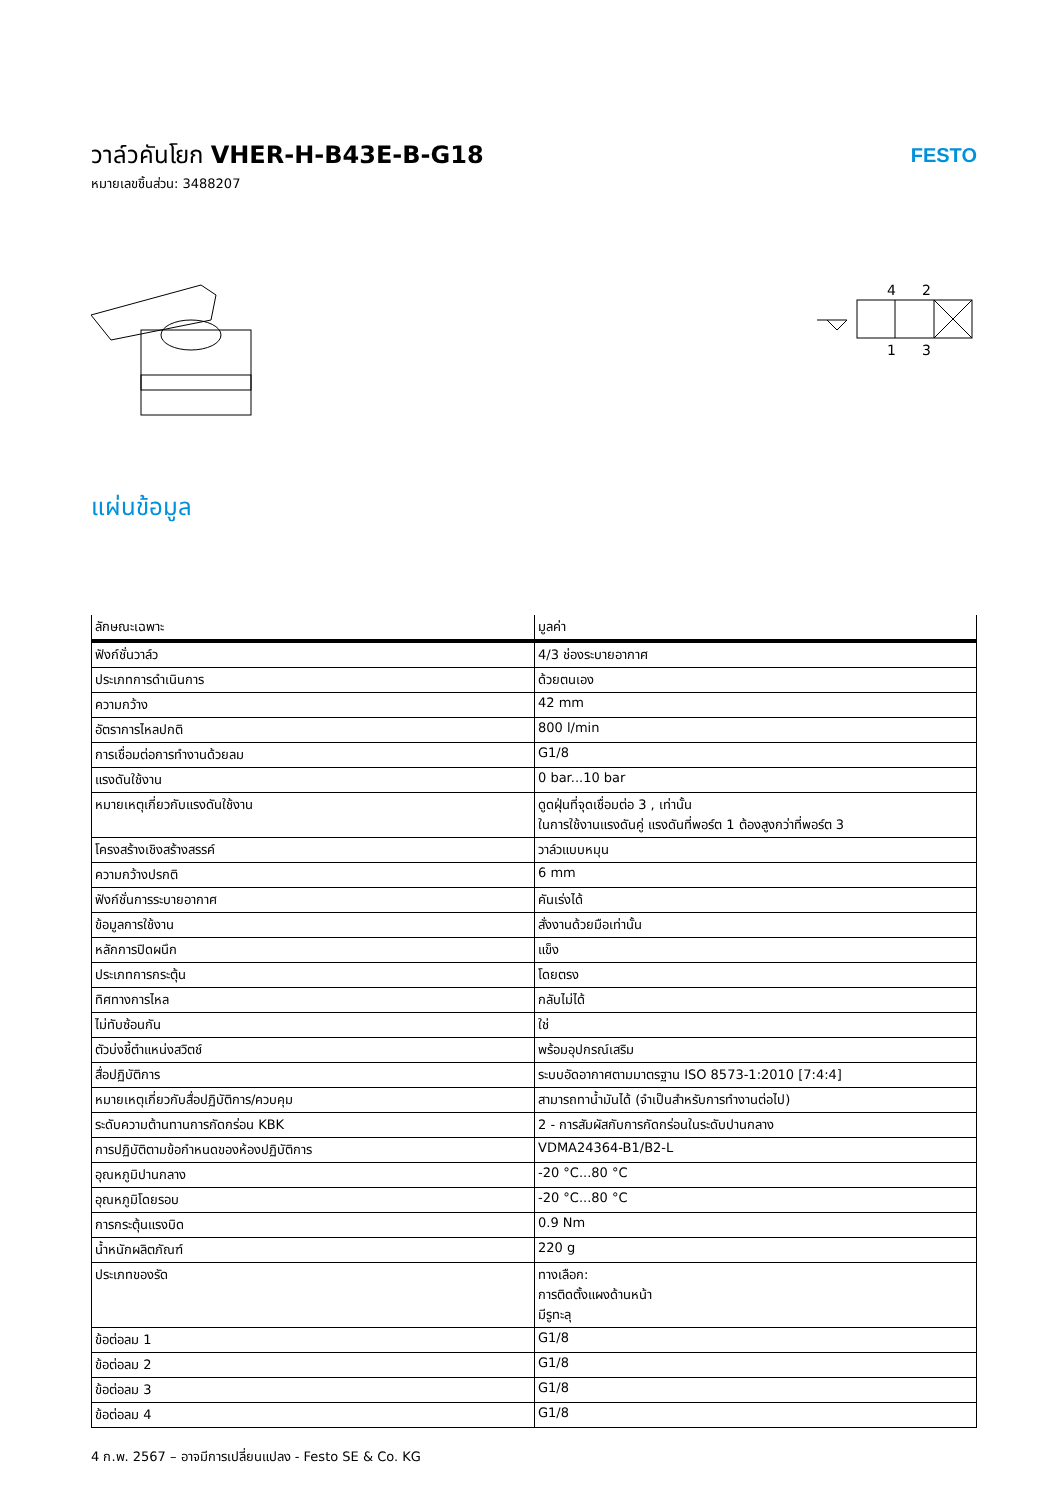วาล์วคันโยก VHER-H-B43E-B-G18
หมายเลขชิ้นส่วน: 3488207
FESTO
4
2
1
3
แผ่นข้อมูล
| ลักษณะเฉพาะ | มูลค่า |
| --- | --- |
| ฟังก์ชั่นวาล์ว | 4/3 ช่องระบายอากาศ |
| ประเภทการดำเนินการ | ด้วยตนเอง |
| ความกว้าง | 42 mm |
| อัตราการไหลปกติ | 800 l/min |
| การเชื่อมต่อการทำงานด้วยลม | G1/8 |
| แรงดันใช้งาน | 0 bar...10 bar |
| หมายเหตุเกี่ยวกับแรงดันใช้งาน | ดูดฝุ่นที่จุดเชื่อมต่อ 3 , เท่านั้น ในการใช้งานแรงดันคู่ แรงดันที่พอร์ต 1 ต้องสูงกว่าที่พอร์ต 3 |
| โครงสร้างเชิงสร้างสรรค์ | วาล์วแบบหมุน |
| ความกว้างปรกติ | 6 mm |
| ฟังก์ชั่นการระบายอากาศ | คันเร่งได้ |
| ข้อมูลการใช้งาน | สั่งงานด้วยมือเท่านั้น |
| หลักการปิดผนึก | แข็ง |
| ประเภทการกระตุ้น | โดยตรง |
| ทิศทางการไหล | กลับไม่ได้ |
| ไม่ทับซ้อนกัน | ใช่ |
| ตัวบ่งชี้ตำแหน่งสวิตช์ | พร้อมอุปกรณ์เสริม |
| สื่อปฏิบัติการ | ระบบอัดอากาศตามมาตรฐาน ISO 8573-1:2010 [7:4:4] |
| หมายเหตุเกี่ยวกับสื่อปฏิบัติการ/ควบคุม | สามารถทาน้ำมันได้ (จำเป็นสำหรับการทำงานต่อไป) |
| ระดับความต้านทานการกัดกร่อน KBK | 2 - การสัมผัสกับการกัดกร่อนในระดับปานกลาง |
| การปฏิบัติตามข้อกำหนดของห้องปฏิบัติการ | VDMA24364-B1/B2-L |
| อุณหภูมิปานกลาง | -20 °C...80 °C |
| อุณหภูมิโดยรอบ | -20 °C...80 °C |
| การกระตุ้นแรงบิด | 0.9 Nm |
| น้ำหนักผลิตภัณฑ์ | 220 g |
| ประเภทของรัด | ทางเลือก: การติดตั้งแผงด้านหน้า มีรูทะลุ |
| ข้อต่อลม 1 | G1/8 |
| ข้อต่อลม 2 | G1/8 |
| ข้อต่อลม 3 | G1/8 |
| ข้อต่อลม 4 | G1/8 |
4 ก.พ. 2567 – อาจมีการเปลี่ยนแปลง - Festo SE & Co. KG